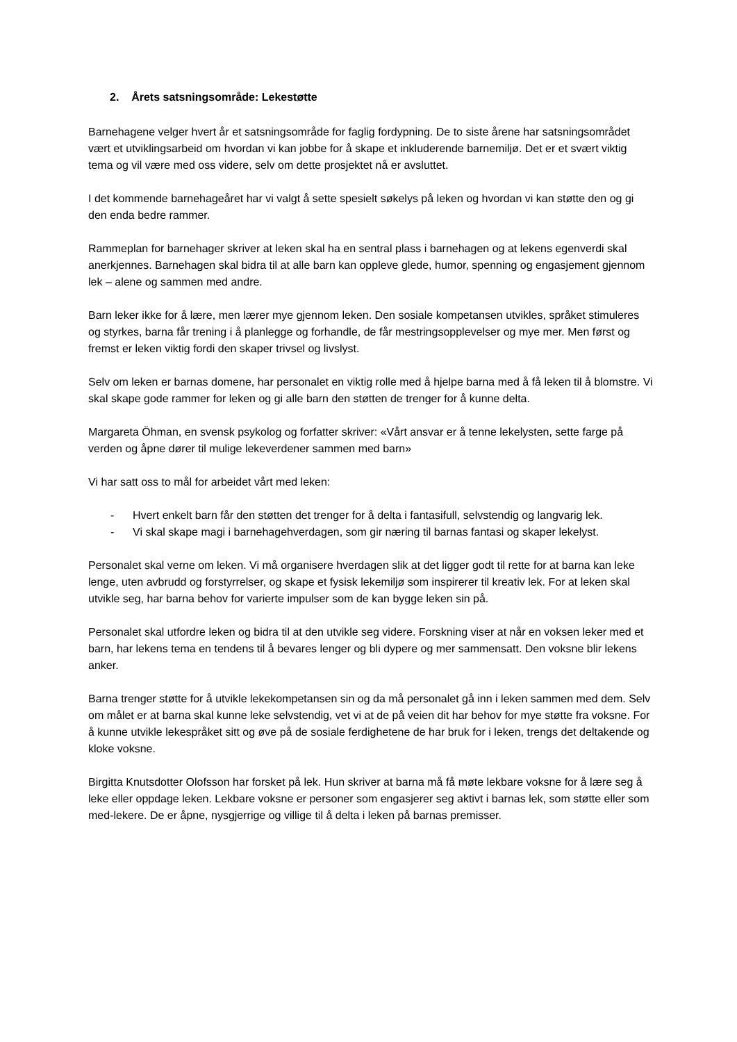2. Årets satsningsområde: Lekestøtte
Barnehagene velger hvert år et satsningsområde for faglig fordypning. De to siste årene har satsningsområdet vært et utviklingsarbeid om hvordan vi kan jobbe for å skape et inkluderende barnemiljø. Det er et svært viktig tema og vil være med oss videre, selv om dette prosjektet nå er avsluttet.
I det kommende barnehageåret har vi valgt å sette spesielt søkelys på leken og hvordan vi kan støtte den og gi den enda bedre rammer.
Rammeplan for barnehager skriver at leken skal ha en sentral plass i barnehagen og at lekens egenverdi skal anerkjennes. Barnehagen skal bidra til at alle barn kan oppleve glede, humor, spenning og engasjement gjennom lek – alene og sammen med andre.
Barn leker ikke for å lære, men lærer mye gjennom leken. Den sosiale kompetansen utvikles, språket stimuleres og styrkes, barna får trening i å planlegge og forhandle, de får mestringsopplevelser og mye mer. Men først og fremst er leken viktig fordi den skaper trivsel og livslyst.
Selv om leken er barnas domene, har personalet en viktig rolle med å hjelpe barna med å få leken til å blomstre. Vi skal skape gode rammer for leken og gi alle barn den støtten de trenger for å kunne delta.
Margareta Öhman, en svensk psykolog og forfatter skriver: «Vårt ansvar er å tenne lekelysten, sette farge på verden og åpne dører til mulige lekeverdener sammen med barn»
Vi har satt oss to mål for arbeidet vårt med leken:
- Hvert enkelt barn får den støtten det trenger for å delta i fantasifull, selvstendig og langvarig lek.
- Vi skal skape magi i barnehagehverdagen, som gir næring til barnas fantasi og skaper lekelyst.
Personalet skal verne om leken. Vi må organisere hverdagen slik at det ligger godt til rette for at barna kan leke lenge, uten avbrudd og forstyrrelser, og skape et fysisk lekemiljø som inspirerer til kreativ lek. For at leken skal utvikle seg, har barna behov for varierte impulser som de kan bygge leken sin på.
Personalet skal utfordre leken og bidra til at den utvikle seg videre. Forskning viser at når en voksen leker med et barn, har lekens tema en tendens til å bevares lenger og bli dypere og mer sammensatt. Den voksne blir lekens anker.
Barna trenger støtte for å utvikle lekekompetansen sin og da må personalet gå inn i leken sammen med dem. Selv om målet er at barna skal kunne leke selvstendig, vet vi at de på veien dit har behov for mye støtte fra voksne. For å kunne utvikle lekespråket sitt og øve på de sosiale ferdighetene de har bruk for i leken, trengs det deltakende og kloke voksne.
Birgitta Knutsdotter Olofsson har forsket på lek. Hun skriver at barna må få møte lekbare voksne for å lære seg å leke eller oppdage leken. Lekbare voksne er personer som engasjerer seg aktivt i barnas lek, som støtte eller som med-lekere. De er åpne, nysgjerrige og villige til å delta i leken på barnas premisser.